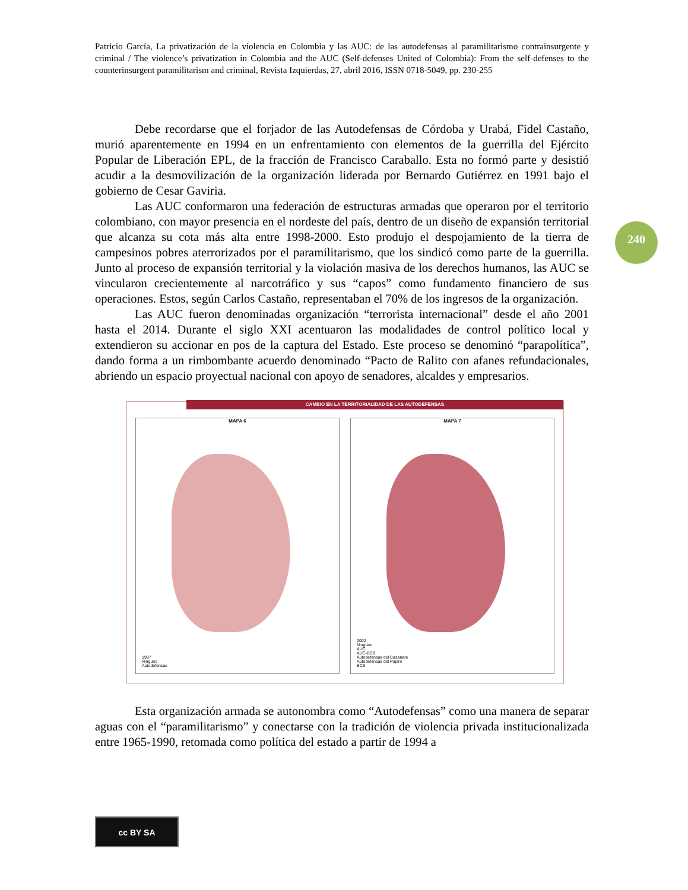Patricio García, La privatización de la violencia en Colombia y las AUC: de las autodefensas al paramilitarismo contrainsurgente y criminal / The violence’s privatization in Colombia and the AUC (Self-defenses United of Colombia): From the self-defenses to the counterinsurgent paramilitarism and criminal, Revista Izquierdas, 27, abril 2016, ISSN 0718-5049, pp. 230-255
240
Debe recordarse que el forjador de las Autodefensas de Córdoba y Urabá, Fidel Castaño, murió aparentemente en 1994 en un enfrentamiento con elementos de la guerrilla del Ejército Popular de Liberación EPL, de la fracción de Francisco Caraballo. Esta no formó parte y desistió acudir a la desmovilización de la organización liderada por Bernardo Gutiérrez en 1991 bajo el gobierno de Cesar Gaviria.
Las AUC conformaron una federación de estructuras armadas que operaron por el territorio colombiano, con mayor presencia en el nordeste del país, dentro de un diseño de expansión territorial que alcanza su cota más alta entre 1998-2000. Esto produjo el despojamiento de la tierra de campesinos pobres aterrorizados por el paramilitarismo, que los sindicó como parte de la guerrilla. Junto al proceso de expansión territorial y la violación masiva de los derechos humanos, las AUC se vincularon crecientemente al narcotráfico y sus “capos” como fundamento financiero de sus operaciones. Estos, según Carlos Castaño, representaban el 70% de los ingresos de la organización.
Las AUC fueron denominadas organización “terrorista internacional” desde el año 2001 hasta el 2014. Durante el siglo XXI acentuaron las modalidades de control político local y extendieron su accionar en pos de la captura del Estado. Este proceso se denominó “parapolítica”, dando forma a un rimbombante acuerdo denominado “Pacto de Ralito con afanes refundacionales, abriendo un espacio proyectual nacional con apoyo de senadores, alcaldes y empresarios.
CAMBIO EN LA TERRITORIALIDAD DE LAS AUTODEFENSAS
MAPA 6
1997
Ninguno
Autodefensas
MAPA 7
2002
Ninguno
AUC
AUC-BCB
Autodefensas del Casanare
Autodefensas del Pajaro
BCB
Esta organización armada se autonombra como “Autodefensas” como una manera de separar aguas con el “paramilitarismo” y conectarse con la tradición de violencia privada institucionalizada entre 1965-1990, retomada como política del estado a partir de 1994 a
cc BY SA